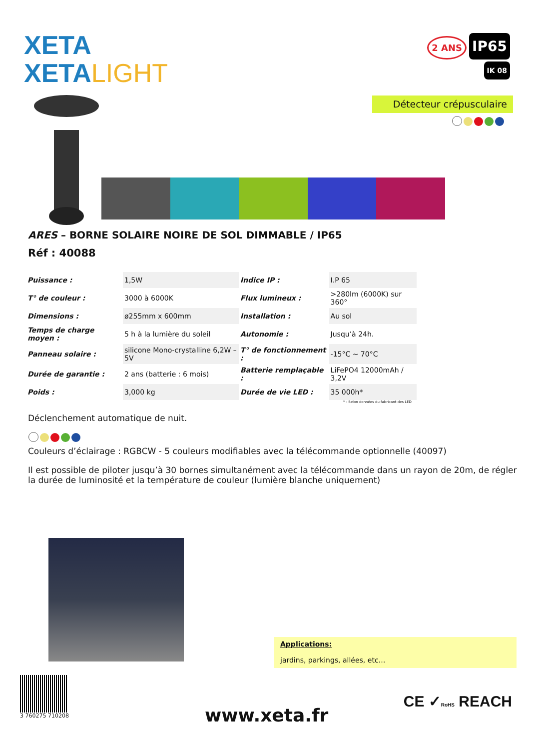XETA
XETALIGHT
2 ANS IP65
IK 08
Détecteur crépusculaire
ARES – BORNE SOLAIRE NOIRE DE SOL DIMMABLE / IP65
Réf : 40088
| Puissance : | 1,5W | Indice IP : | I.P 65 |
| T° de couleur : | 3000 à 6000K | Flux lumineux : | >280lm (6000K) sur 360° |
| Dimensions : | ø255mm x 600mm | Installation : | Au sol |
| Temps de charge moyen : | 5 h à la lumière du soleil | Autonomie : | Jusqu’à 24h. |
| Panneau solaire : | silicone Mono-crystalline 6,2W – 5V | T° de fonctionnement : | -15°C ~ 70°C |
| Durée de garantie : | 2 ans (batterie : 6 mois) | Batterie remplaçable : | LiFePO4 12000mAh / 3,2V |
| Poids : | 3,000 kg | Durée de vie LED : | 35 000h* |
* : Selon données du fabricant des LED
Déclenchement automatique de nuit.
Couleurs d’éclairage : RGBCW - 5 couleurs modifiables avec la télécommande optionnelle (40097)
Il est possible de piloter jusqu’à 30 bornes simultanément avec la télécommande dans un rayon de 20m, de régler la durée de luminosité et la température de couleur (lumière blanche uniquement)
Applications:
jardins, parkings, allées, etc…
3 760275 710208
www.xeta.fr
CE ✓RoHS REACH